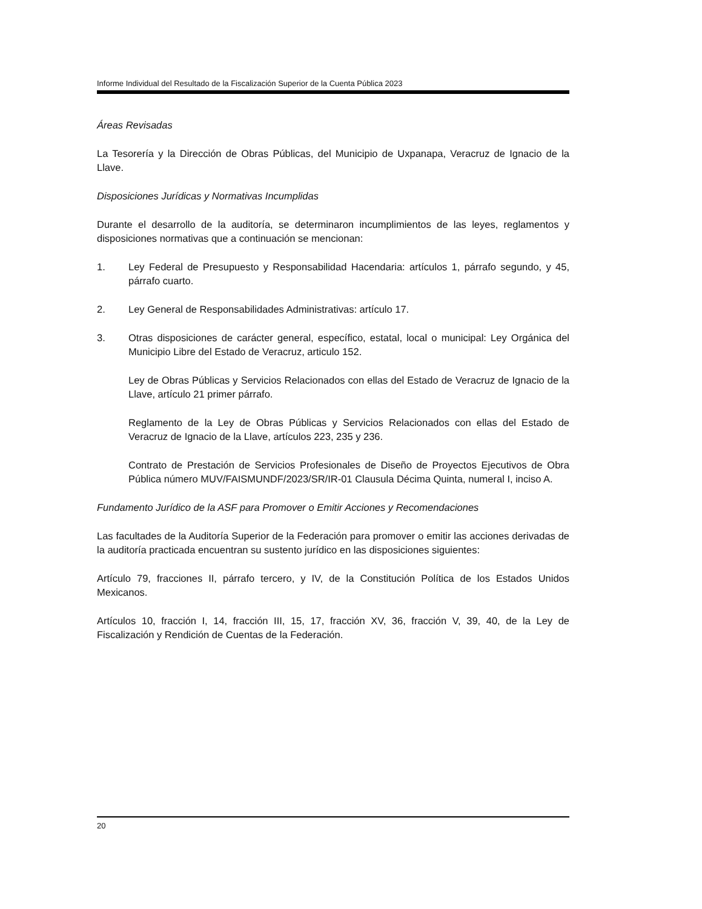Informe Individual del Resultado de la Fiscalización Superior de la Cuenta Pública 2023
Áreas Revisadas
La Tesorería y la Dirección de Obras Públicas, del Municipio de Uxpanapa, Veracruz de Ignacio de la Llave.
Disposiciones Jurídicas y Normativas Incumplidas
Durante el desarrollo de la auditoría, se determinaron incumplimientos de las leyes, reglamentos y disposiciones normativas que a continuación se mencionan:
1. Ley Federal de Presupuesto y Responsabilidad Hacendaria: artículos 1, párrafo segundo, y 45, párrafo cuarto.
2. Ley General de Responsabilidades Administrativas: artículo 17.
3. Otras disposiciones de carácter general, específico, estatal, local o municipal: Ley Orgánica del Municipio Libre del Estado de Veracruz, articulo 152.
Ley de Obras Públicas y Servicios Relacionados con ellas del Estado de Veracruz de Ignacio de la Llave, artículo 21 primer párrafo.
Reglamento de la Ley de Obras Públicas y Servicios Relacionados con ellas del Estado de Veracruz de Ignacio de la Llave, artículos 223, 235 y 236.
Contrato de Prestación de Servicios Profesionales de Diseño de Proyectos Ejecutivos de Obra Pública número MUV/FAISMUNDF/2023/SR/IR-01 Clausula Décima Quinta, numeral I, inciso A.
Fundamento Jurídico de la ASF para Promover o Emitir Acciones y Recomendaciones
Las facultades de la Auditoría Superior de la Federación para promover o emitir las acciones derivadas de la auditoría practicada encuentran su sustento jurídico en las disposiciones siguientes:
Artículo 79, fracciones II, párrafo tercero, y IV, de la Constitución Política de los Estados Unidos Mexicanos.
Artículos 10, fracción I, 14, fracción III, 15, 17, fracción XV, 36, fracción V, 39, 40, de la Ley de Fiscalización y Rendición de Cuentas de la Federación.
20